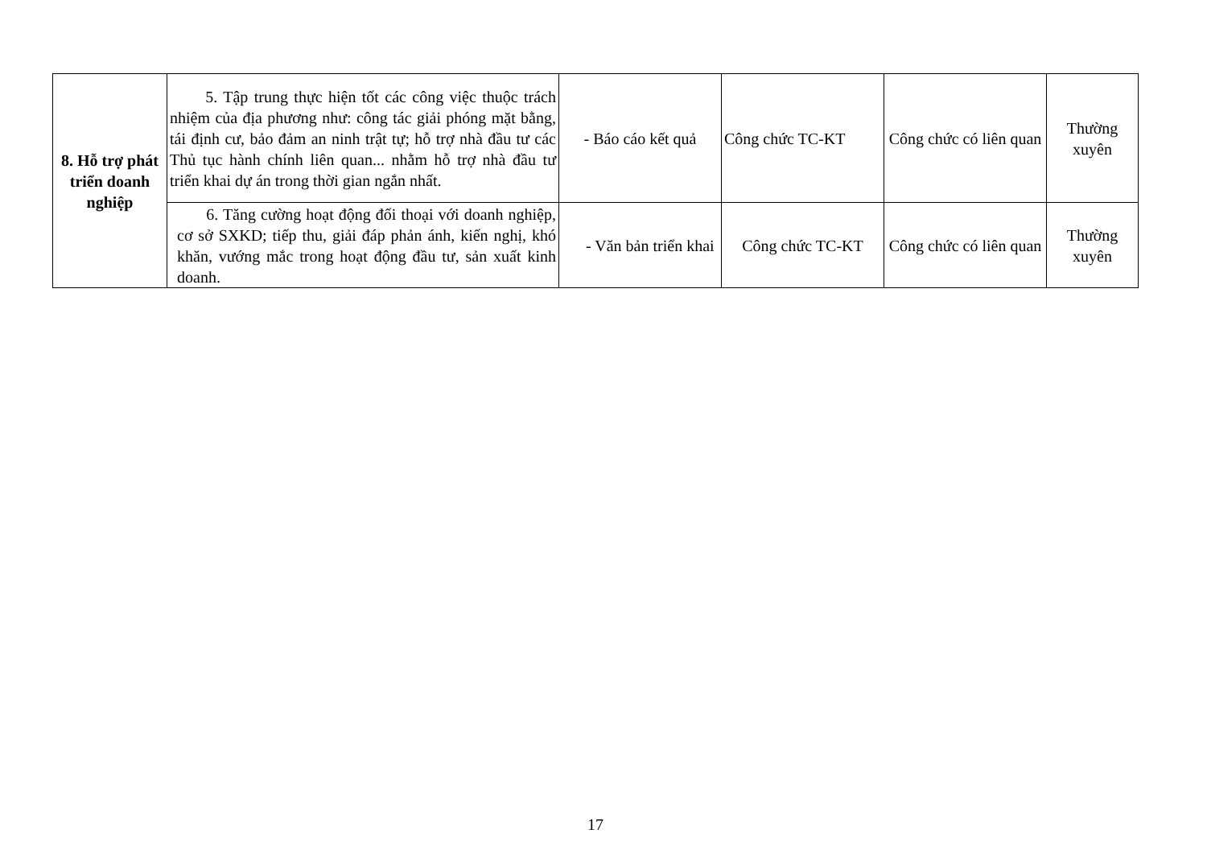| 8. Hỗ trợ phát triển doanh nghiệp | 5. Tập trung thực hiện tốt các công việc thuộc trách nhiệm của địa phương như: công tác giải phóng mặt bằng, tái định cư, bảo đảm an ninh trật tự; hỗ trợ nhà đầu tư các Thủ tục hành chính liên quan... nhằm hỗ trợ nhà đầu tư triển khai dự án trong thời gian ngắn nhất. | - Báo cáo kết quả | Công chức TC-KT | Công chức có liên quan | Thường xuyên |
| | 6. Tăng cường hoạt động đối thoại với doanh nghiệp, cơ sở SXKD; tiếp thu, giải đáp phản ánh, kiến nghị, khó khăn, vướng mắc trong hoạt động đầu tư, sản xuất kinh doanh. | - Văn bản triển khai | Công chức TC-KT | Công chức có liên quan | Thường xuyên |
17